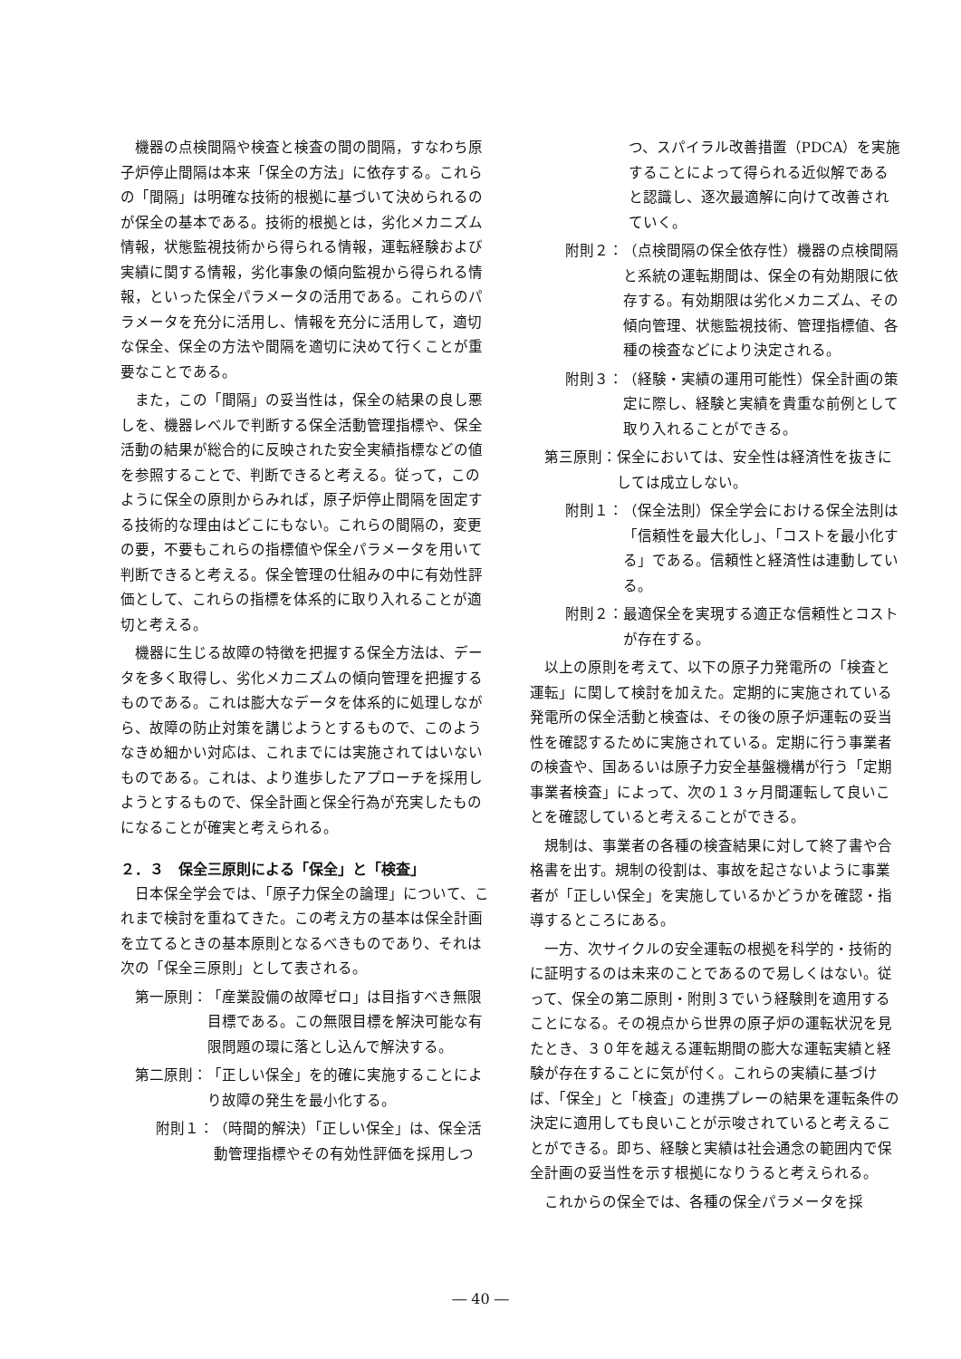機器の点検間隔や検査と検査の間の間隔，すなわち原子炉停止間隔は本来「保全の方法」に依存する。これらの「間隔」は明確な技術的根拠に基づいて決められるのが保全の基本である。技術的根拠とは，劣化メカニズム情報，状態監視技術から得られる情報，運転経験および実績に関する情報，劣化事象の傾向監視から得られる情報，といった保全パラメータの活用である。これらのパラメータを充分に活用し、情報を充分に活用して，適切な保全、保全の方法や間隔を適切に決めて行くことが重要なことである。
また，この「間隔」の妥当性は，保全の結果の良し悪しを、機器レベルで判断する保全活動管理指標や、保全活動の結果が総合的に反映された安全実績指標などの値を参照することで、判断できると考える。従って，このように保全の原則からみれば，原子炉停止間隔を固定する技術的な理由はどこにもない。これらの間隔の，変更の要，不要もこれらの指標値や保全パラメータを用いて判断できると考える。保全管理の仕組みの中に有効性評価として、これらの指標を体系的に取り入れることが適切と考える。
機器に生じる故障の特徴を把握する保全方法は、データを多く取得し、劣化メカニズムの傾向管理を把握するものである。これは膨大なデータを体系的に処理しながら、故障の防止対策を講じようとするもので、このようなきめ細かい対応は、これまでには実施されてはいないものである。これは、より進歩したアプローチを採用しようとするもので、保全計画と保全行為が充実したものになることが確実と考えられる。
２．３　保全三原則による「保全」と「検査」
日本保全学会では、「原子力保全の論理」について、これまで検討を重ねてきた。この考え方の基本は保全計画を立てるときの基本原則となるべきものであり、それは次の「保全三原則」として表される。
第一原則： 「産業設備の故障ゼロ」は目指すべき無限目標である。この無限目標を解決可能な有限問題の環に落とし込んで解決する。
第二原則： 「正しい保全」を的確に実施することにより故障の発生を最小化する。
附則１： （時間的解決）「正しい保全」は、保全活動管理指標やその有効性評価を採用しつ
つ、スパイラル改善措置（PDCA）を実施することによって得られる近似解であると認識し、逐次最適解に向けて改善されていく。
附則２： （点検間隔の保全依存性）機器の点検間隔と系統の運転期間は、保全の有効期限に依存する。有効期限は劣化メカニズム、その傾向管理、状態監視技術、管理指標値、各種の検査などにより決定される。
附則３： （経験・実績の運用可能性）保全計画の策定に際し、経験と実績を貴重な前例として取り入れることができる。
第三原則： 保全においては、安全性は経済性を抜きにしては成立しない。
附則１： （保全法則）保全学会における保全法則は「信頼性を最大化し」、「コストを最小化する」である。信頼性と経済性は連動している。
附則２： 最適保全を実現する適正な信頼性とコストが存在する。
以上の原則を考えて、以下の原子力発電所の「検査と運転」に関して検討を加えた。定期的に実施されている発電所の保全活動と検査は、その後の原子炉運転の妥当性を確認するために実施されている。定期に行う事業者の検査や、国あるいは原子力安全基盤機構が行う「定期事業者検査」によって、次の１３ヶ月間運転して良いことを確認していると考えることができる。
規制は、事業者の各種の検査結果に対して終了書や合格書を出す。規制の役割は、事故を起さないように事業者が「正しい保全」を実施しているかどうかを確認・指導するところにある。
一方、次サイクルの安全運転の根拠を科学的・技術的に証明するのは未来のことであるので易しくはない。従って、保全の第二原則・附則３でいう経験則を適用することになる。その視点から世界の原子炉の運転状況を見たとき、３０年を越える運転期間の膨大な運転実績と経験が存在することに気が付く。これらの実績に基づけば、「保全」と「検査」の連携プレーの結果を運転条件の決定に適用しても良いことが示唆されていると考えることができる。即ち、経験と実績は社会通念の範囲内で保全計画の妥当性を示す根拠になりうると考えられる。
これからの保全では、各種の保全パラメータを採
― 40 ―